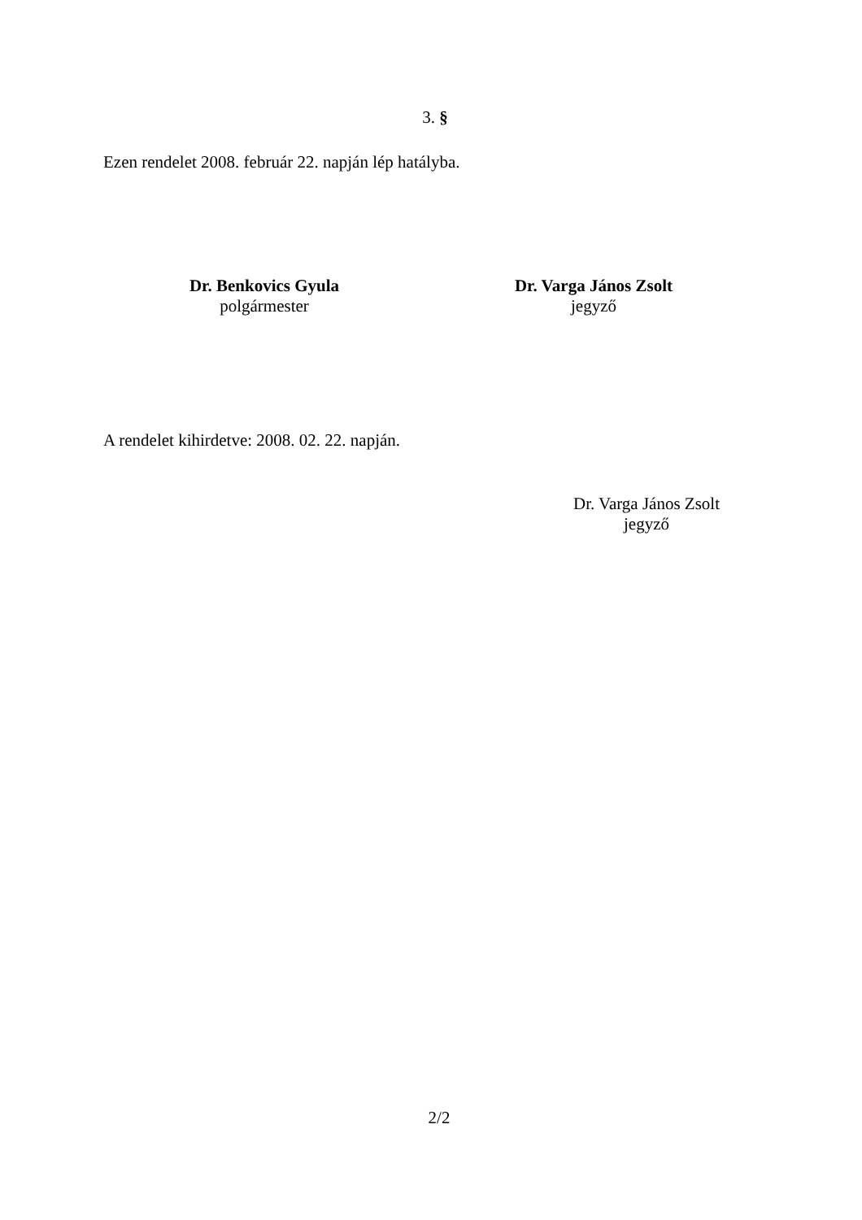3. §
Ezen rendelet 2008. február 22. napján lép hatályba.
Dr. Benkovics Gyula
polgármester
Dr. Varga János Zsolt
jegyző
A rendelet kihirdetve: 2008. 02. 22. napján.
Dr. Varga János Zsolt
jegyző
2/2